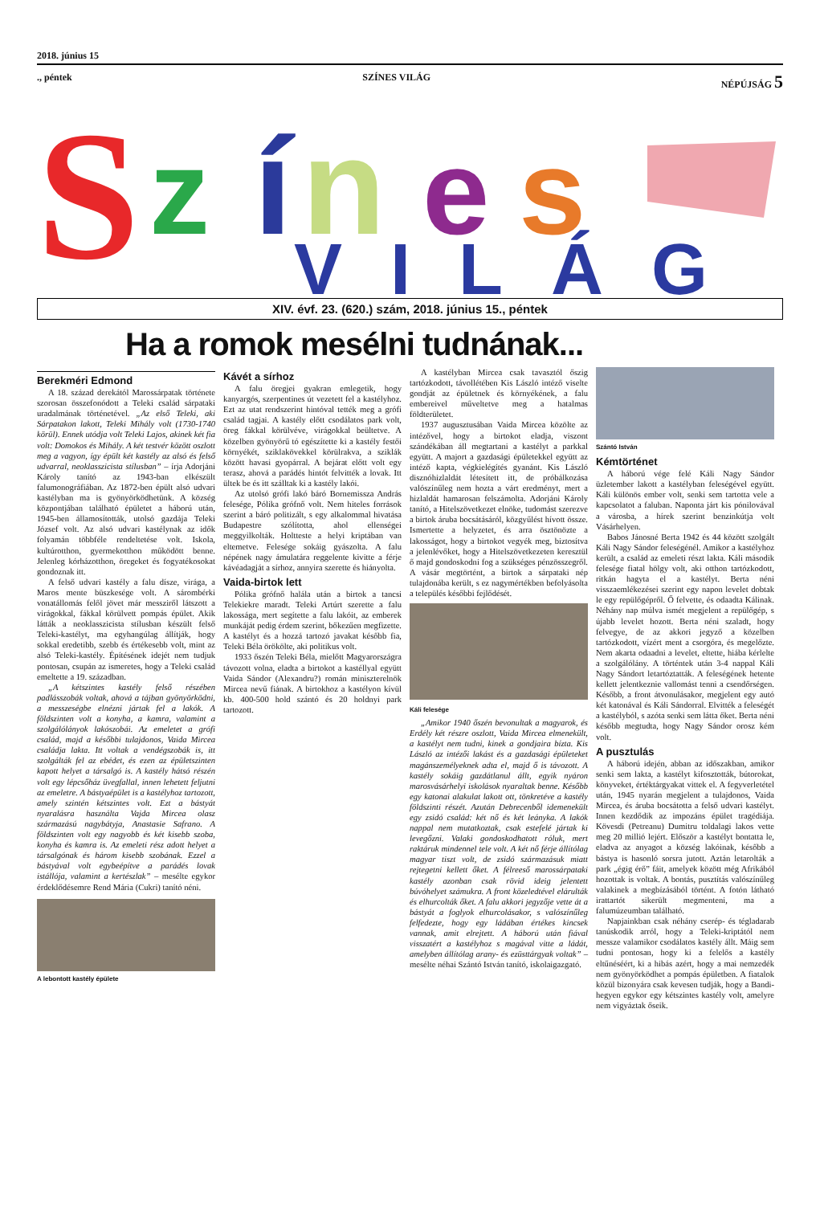2018. június 15
., péntek SZÍNES VILÁG NÉPÚJSÁG 5
S
z
í
n
e
s
VILÁG
XIV. évf. 23. (620.) szám, 2018. június 15., péntek
Ha a romok mesélni tudnának...
Berekméri Edmond
A 18. század derekától Marossárpatak története szorosan összefonódott a Teleki család sárpataki uradalmának történetével. „Az első Teleki, aki Sárpatakon lakott, Teleki Mihály volt (1730-1740 körül). Ennek utódja volt Teleki Lajos, akinek két fia volt: Domokos és Mihály. A két testvér között oszlott meg a vagyon, így épült két kastély az alsó és felső udvarral, neoklasszicista stílusban” – írja Adorjáni Károly tanító az 1943-ban elkészült falumonográfiában. Az 1872-ben épült alsó udvari kastélyban ma is gyönyörködhetünk. A község központjában található épületet a háború után, 1945-ben államosították, utolsó gazdája Teleki József volt. Az alsó udvari kastélynak az idők folyamán többféle rendeltetése volt. Iskola, kultúrotthon, gyermekotthon működött benne. Jelenleg kórházotthon, öregeket és fogyatékosokat gondoznak itt.
A felső udvari kastély a falu dísze, virága, a Maros mente büszkesége volt. A sárombérki vonatállomás felől jövet már messziről látszott a virágokkal, fákkal körülvett pompás épület. Akik látták a neoklasszicista stílusban készült felső Teleki-kastélyt, ma egyhangúlag állítják, hogy sokkal eredetibb, szebb és értékesebb volt, mint az alsó Teleki-kastély. Építésének idejét nem tudjuk pontosan, csupán az ismeretes, hogy a Teleki család emeltette a 19. században.
„A kétszintes kastély felső részében padlásszobák voltak, ahová a tájban gyönyörködni, a messzeségbe elnézni jártak fel a lakók. A földszinten volt a konyha, a kamra, valamint a szolgálólányok lakószobái. Az emeletet a grófi család, majd a későbbi tulajdonos, Vaida Mircea családja lakta. Itt voltak a vendégszobák is, itt szolgálták fel az ebédet, és ezen az épületszinten kapott helyet a társalgó is. A kastély hátsó részén volt egy lépcsőház üvegfallal, innen lehetett feljutni az emeletre. A bástyaépület is a kastélyhoz tartozott, amely szintén kétszintes volt. Ezt a bástyát nyaralásra használta Vajda Mircea olasz származású nagybátyja, Anastasie Safrano. A földszinten volt egy nagyobb és két kisebb szoba, konyha és kamra is. Az emeleti rész adott helyet a társalgónak és három kisebb szobának. Ezzel a bástyával volt egybeépítve a parádés lovak istállója, valamint a kertészlak” – mesélte egykor érdeklődésemre Rend Mária (Cukri) tanító néni.
A lebontott kastély épülete
Kávét a sírhoz
A falu öregjei gyakran emlegetik, hogy kanyargós, szerpentines út vezetett fel a kastélyhoz. Ezt az utat rendszerint hintóval tették meg a grófi család tagjai. A kastély előtt csodálatos park volt, öreg fákkal körülvéve, virágokkal beültetve. A közelben gyönyörű tó egészítette ki a kastély festői környékét, sziklakövekkel körülrakva, a sziklák között havasi gyopárral. A bejárat előtt volt egy terasz, ahová a parádés hintót felvitték a lovak. Itt ültek be és itt szálltak ki a kastély lakói.
Az utolsó grófi lakó báró Bornemissza András felesége, Pólika grófnő volt. Nem hiteles források szerint a báró politizált, s egy alkalommal hivatása Budapestre szólította, ahol ellenségei meggyilkolták. Holtteste a helyi kriptában van eltemetve. Felesége sokáig gyászolta. A falu népének nagy ámulatára reggelente kivitte a férje kávéadagját a sírhoz, annyira szerette és hiányolta.
Vaida-birtok lett
Pólika grófnő halála után a birtok a tancsi Telekiekre maradt. Teleki Artúrt szerette a falu lakossága, mert segítette a falu lakóit, az emberek munkáját pedig érdem szerint, bőkezűen megfizette. A kastélyt és a hozzá tartozó javakat később fia, Teleki Béla örökölte, aki politikus volt.
1933 őszén Teleki Béla, mielőtt Magyarországra távozott volna, eladta a birtokot a kastéllyal együtt Vaida Sándor (Alexandru?) román miniszterelnök Mircea nevű fiának. A birtokhoz a kastélyon kívül kb. 400-500 hold szántó és 20 holdnyi park tartozott.
A kastélyban Mircea csak tavasztól őszig tartózkodott, távollétében Kis László intéző viselte gondját az épületnek és környékének, a falu embereivel műveltetve meg a hatalmas földterületet.
1937 augusztusában Vaida Mircea közölte az intézővel, hogy a birtokot eladja, viszont szándékában áll megtartani a kastélyt a parkkal együtt. A majort a gazdasági épületekkel együtt az intéző kapta, végkielégítés gyanánt. Kis László disznóhizlaldát létesített itt, de próbálkozása valószínűleg nem hozta a várt eredményt, mert a hizlaldát hamarosan felszámolta. Adorjáni Károly tanító, a Hitelszövetkezet elnöke, tudomást szerezve a birtok áruba bocsátásáról, közgyűlést hívott össze. Ismertette a helyzetet, és arra ösztönözte a lakosságot, hogy a birtokot vegyék meg, biztosítva a jelenlévőket, hogy a Hitelszövetkezeten keresztül ő majd gondoskodni fog a szükséges pénzösszegről. A vásár megtörtént, a birtok a sárpataki nép tulajdonába került, s ez nagymértékben befolyásolta a település későbbi fejlődését.
Káli felesége
„Amikor 1940 őszén bevonultak a magyarok, és Erdély két részre oszlott, Vaida Mircea elmenekült, a kastélyt nem tudni, kinek a gondjaira bízta. Kis László az intézői lakást és a gazdasági épületeket magánszemélyeknek adta el, majd ő is távozott. A kastély sokáig gazdátlanul állt, egyik nyáron marosvásárhelyi iskolások nyaraltak benne. Később egy katonai alakulat lakott ott, tönkretéve a kastély földszinti részét. Azután Debrecenből idemenekült egy zsidó család: két nő és két leányka. A lakók nappal nem mutatkoztak, csak estefelé jártak ki levegőzni. Valaki gondoskodhatott róluk, mert raktáruk mindennel tele volt. A két nő férje állítólag magyar tiszt volt, de zsidó származásuk miatt rejtegetni kellett őket. A félreeső marossárpataki kastély azonban csak rövid ideig jelentett búvóhelyet számukra. A front közeledtével elárulták és elhurcolták őket. A falu akkori jegyzője vette át a bástyát a foglyok elhurcolásakor, s valószínűleg felfedezte, hogy egy ládában értékes kincsek vannak, amit elrejtett. A háború után fiával visszatért a kastélyhoz s magával vitte a ládát, amelyben állítólag arany- és ezüsttárgyak voltak” – mesélte néhai Szántó István tanító, iskolaigazgató.
Szántó István
Kémtörténet
A háború vége felé Káli Nagy Sándor üzletember lakott a kastélyban feleségével együtt. Káli különös ember volt, senki sem tartotta vele a kapcsolatot a faluban. Naponta járt kis pónilovával a városba, a hírek szerint benzinkútja volt Vásárhelyen.
Babos Jánosné Berta 1942 és 44 között szolgált Káli Nagy Sándor feleségénél. Amikor a kastélyhoz került, a család az emeleti részt lakta. Káli második felesége fiatal hölgy volt, aki otthon tartózkodott, ritkán hagyta el a kastélyt. Berta néni visszaemlékezései szerint egy napon levelet dobtak le egy repülőgépről. Ő felvette, és odaadta Kálinak. Néhány nap múlva ismét megjelent a repülőgép, s újabb levelet hozott. Berta néni szaladt, hogy felvegye, de az akkori jegyző a közelben tartózkodott, vízért ment a csorgóra, és megelőzte. Nem akarta odaadni a levelet, eltette, hiába kérlelte a szolgálólány. A történtek után 3-4 nappal Káli Nagy Sándort letartóztatták. A feleségének hetente kellett jelentkeznie vallomást tenni a csendőrségen. Később, a front átvonulásakor, megjelent egy autó két katonával és Káli Sándorral. Elvitték a feleségét a kastélyból, s azóta senki sem látta őket. Berta néni később megtudta, hogy Nagy Sándor orosz kém volt.
A pusztulás
A háború idején, abban az időszakban, amikor senki sem lakta, a kastélyt kifosztották, bútorokat, könyveket, értéktárgyakat vittek el. A fegyverletétel után, 1945 nyarán megjelent a tulajdonos, Vaida Mircea, és áruba bocsátotta a felső udvari kastélyt. Innen kezdődik az impozáns épület tragédiája. Kövesdi (Petreanu) Dumitru toldalagi lakos vette meg 20 millió lejért. Először a kastélyt bontatta le, eladva az anyagot a község lakóinak, később a bástya is hasonló sorsra jutott. Aztán letarolták a park „égig érő” fáit, amelyek között még Afrikából hozottak is voltak. A bontás, pusztítás valószínűleg valakinek a megbízásából történt. A fotón látható irattartót sikerült megmenteni, ma a falumúzeumban található.
Napjainkban csak néhány cserép- és tégladarab tanúskodik arról, hogy a Teleki-kriptától nem messze valamikor csodálatos kastély állt. Máig sem tudni pontosan, hogy ki a felelős a kastély eltűnéséért, ki a hibás azért, hogy a mai nemzedék nem gyönyörködhet a pompás épületben. A fiatalok közül bizonyára csak kevesen tudják, hogy a Bandi-hegyen egykor egy kétszintes kastély volt, amelyre nem vigyáztak őseik.